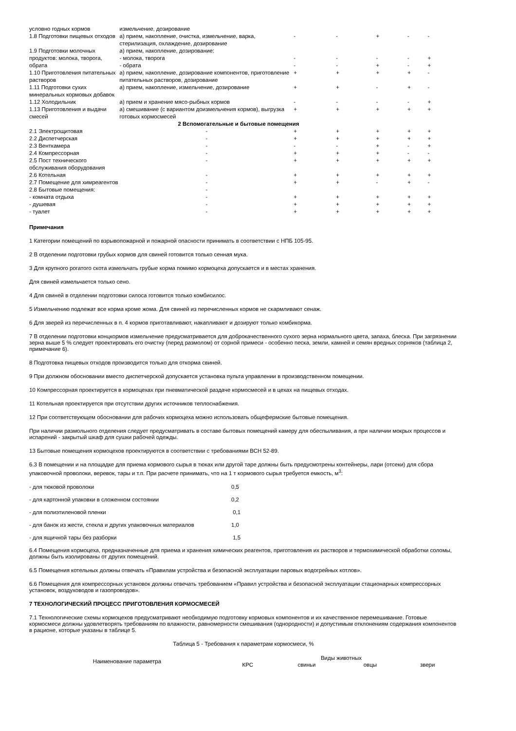| условно годных кормов | измельчение, дозирование | | | | | |
| 1.8 Подготовки пищевых отходов | а) прием, накопление, очистка, измельчение, варка, стерилизация, охлаждение, дозирование | - | - | + | - | - |
| 1.9 Подготовки молочных продуктов: молока, творога, обрата | а) прием, накопление, дозирование: | | | | | |
| | - молока, творога | - | - | - | - | + |
| | - обрата | - | - | + | - | + |
| 1.10 Приготовления питательных растворов | а) прием, накопление, дозирование компонентов, приготовление питательных растворов, дозирование | + | + | + | + | - |
| 1.11 Подготовки сухих минеральных кормовых добавок | а) прием, накопление, измельчение, дозирование | + | + | - | + | - |
| 1.12 Холодильник | а) прием и хранение мясо-рыбных кормов | - | - | - | - | + |
| 1.13 Приготовления и выдачи смесей | а) смешивание (с вариантом доизмельчения кормов), выгрузка готовых кормосмесей | + | + | + | + | + |
| 2 Вспомогательные и бытовые помещения | | | | | | |
| 2.1 Электрощитовая | - | + | + | + | + | + |
| 2.2 Диспетчерская | - | + | + | + | + | + |
| 2.3 Венткамера | - | - | - | + | - | + |
| 2.4 Компрессорная | - | + | + | + | - | - |
| 2.5 Пост технического обслуживания оборудования | - | + | + | + | + | + |
| 2.6 Котельная | - | + | + | + | + | + |
| 2.7 Помещение для химреагентов | - | + | + | - | + | - |
| 2.8 Бытовые помещения: | - | | | | | |
| - комната отдыха | - | + | + | + | + | + |
| - душевая | - | + | + | + | + | + |
| - туалет | - | + | + | + | + | + |
Примечания
1 Категории помещений по взрывопожарной и пожарной опасности принимать в соответствии с НПБ 105-95.
2 В отделении подготовки грубых кормов для свиней готовится только сенная мука.
3 Для крупного рогатого скота измельчать грубые корма помимо кормоцеха допускается и в местах хранения.
Для свиней измельчается только сено.
4 Для свиней в отделении подготовки силоса готовится только комбисилос.
5 Измельчению подлежат все корма кроме жома. Для свиней из перечисленных кормов не скармливают сенаж.
6 Для зверей из перечисленных в п. 4 кормов приготавливают, накапливают и дозируют только комбикорма.
7 В отделении подготовки концкормов измельчение предусматривается для доброкачественного сухого зерна нормального цвета, запаха, блеска. При загрязнении зерна выше 5 % следует проектировать его очистку (перед размолом) от сорной примеси - особенно песка, земли, камней и семян вредных сорняков (таблица 2, примечание 6).
8 Подготовка пищевых отходов производится только для откорма свиней.
9 При должном обосновании вместо диспетчерской допускается установка пульта управлении в производственном помещении.
10 Компрессорная проектируется в кормоцехах при пневматической раздаче кормосмесей и в цехах на пищевых отходах.
11 Котельная проектируется при отсутствии других источников теплоснабжения.
12 При соответствующем обосновании для рабочих кормоцеха можно использовать общефермские бытовые помещения.
При наличии размольного отделения следует предусматривать в составе бытовых помещений камеру для обеспыливания, а при наличии мокрых процессов и испарений - закрытый шкаф для сушки рабочей одежды.
13 Бытовые помещения кормоцехов проектируются в соответствии с требованиями ВСН 52-89.
6.3 В помещении и на площадке для приема кормового сырья в тюках или другой таре должны быть предусмотрены контейнеры, лари (отсеки) для сбора упаковочной проволоки, веревок, тары и т.п. При расчете принимать, что на 1 т кормового сырья требуется емкость, м<sup>3</sup>:
| - для тюковой проволоки | 0,5 |
| - для картонной упаковки в сложенном состоянии | 0,2 |
| - для полиэтиленовой пленки | 0,1 |
| - для банок из жести, стекла и других упаковочных материалов | 1,0 |
| - для ящичной тары без разборки | 1,5 |
6.4 Помещения кормоцеха, предназначенные для приема и хранения химических реагентов, приготовления их растворов и термохимической обработки соломы, должны быть изолированы от других помещений.
6.5 Помещения котельных должны отвечать «Правилам устройства и безопасной эксплуатации паровых водогрейных котлов».
6.6 Помещения для компрессорных установок должны отвечать требованием «Правил устройства и безопасной эксплуатации стационарных компрессорных установок, воздуховодов и газопроводов».
7 ТЕХНОЛОГИЧЕСКИЙ ПРОЦЕСС ПРИГОТОВЛЕНИЯ КОРМОСМЕСЕЙ
7.1 Технологические схемы кормоцехов предусматривают необходимую подготовку кормовых компонентов и их качественное перемешивание. Готовые кормосмеси должны удовлетворять требованиям по влажности, равномерности смешивания (однородности) и допустимым отклонениям содержания компонентов в рационе, которые указаны в таблице 5.
Таблица 5 - Требования к параметрам кормосмеси, %
| Наименование параметра | Виды животных | | | |
| --- | --- | --- | --- | --- |
| | КРС | свиньи | овцы | звери |